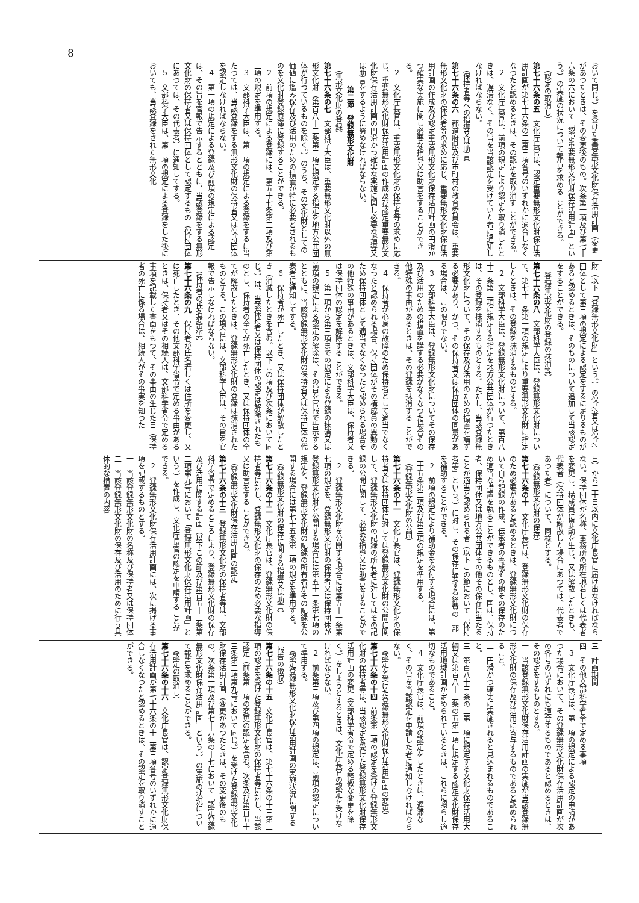8
おいて同じ。）を受けた重要無形文化財保存活用計画（変更があつたときは、その変更後のもの。次条第一項及び第七十六条の六において「認定重要無形文化財保存活用計画」という。）の実施の状況について報告を求めることができる。
（認定の取消し）
第七十六条の五　文化庁長官は、認定重要無形文化財保存活用計画が第七十六条の二第三項各号のいずれかに適合しなくなつたと認めるときは、その認定を取り消すことができる。
２　文化庁長官は、前項の規定により認定を取り消したときは、遅滞なく、その旨を当該認定を受けていた者に通知しなければならない。
（保持者等への指導又は助言）
第七十六条の六　都道府県及び市町村の教育委員会は、重要無形文化財の保持者等の求めに応じ、重要無形文化財保存活用計画の作成及び認定重要無形文化財保存活用計画の円滑かつ確実な実施に関し必要な指導又は助言をすることができる。
２　文化庁長官は、重要無形文化財の保持者等の求めに応じ、重要無形文化財保存活用計画の作成及び認定重要無形文化財保存活用計画の円滑かつ確実な実施に関し必要な指導又は助言をするように努めなければならない。
第二節　登録無形文化財
（無形文化財の登録）
第七十六条の七　文部科学大臣は、重要無形文化財以外の無形文化財（第百八十二条第二項に規定する指定を地方公共団体が行つているものを除く。）のうち、その文化財としての価値に鑑み保存及び活用のための措置が特に必要とされるものを文化財登録原簿に登録することができる。
２　前項の規定による登録には、第五十七条第二項及び第三項の規定を準用する。
３　文部科学大臣は、第一項の規定による登録をするに当たつては、当該登録をする無形文化財の保持者又は保持団体を認定しなければならない。
４　第一項の規定による登録及び前項の規定による認定は、その旨を官報で告示するとともに、当該登録をする無形文化財の保持者又は保持団体として認定するもの（保持団体にあつては、その代表者）に通知してする。
５　文部科学大臣は、第一項の規定による登録をした後においても、当該登録をされた無形文化
財（以下「登録無形文化財」という。）の保持者又は保持団体として第三項の規定による認定をするに足りるものがあると認めるときは、そのものについて追加して当該認定をすることができる。
（登録無形文化財の登録の抹消等）
第七十六条の八　文部科学大臣は、登録無形文化財について、第七十一条第一項の規定により重要無形文化財に指定したときは、その登録を抹消するものとする。
２　文部科学大臣は、登録無形文化財について、第百八十二条第二項に規定する指定を地方公共団体が行つたときは、その登録を抹消するものとする。ただし、当該登録無形文化財について、その保存及び活用のための措置を講ずる必要があり、かつ、その保持者又は保持団体の同意がある場合は、この限りでない。
３　文部科学大臣は、登録無形文化財についてその保存及び活用のための措置を講ずる必要がなくなつた場合その他特殊の事由があるときは、その登録を抹消することができる。
４　保持者が心身の故障のため保持者として適当でなくなつたと認められる場合、保持団体がその構成員の異動のため保持団体として適当でなくなつたと認められる場合その他特殊の事由があるときは、文部科学大臣は、保持者又は保持団体の認定を解除することができる。
５　第一項から第三項までの規定による登録の抹消又は前項の規定による認定の解除は、その旨を官報で告示するとともに、当該登録無形文化財の保持者又は保持団体の代表者に通知してする。
６　保持者が死亡したとき、又は保持団体が解散したとき（消滅したときを含む。以下この項及び次条において同じ。）は、当該保持者又は保持団体の認定は解除されたものとし、保持者の全てが死亡したとき、又は保持団体の全てが解散したときは、登録無形文化財の登録は抹消されたものとする。この場合には、文部科学大臣は、その旨を官報で告示しなければならない。
（保持者の氏名変更等）
第七十六条の九　保持者が氏名若しくは住所を変更し、又は死亡したとき、その他文部科学省令で定める事由があるときは、保持者又はその相続人は、文部科学省令で定める事項を記載した書面をもつて、その事由の生じた日（保持者の死亡に係る場合は、相続人がその事実を知つた
日）から二十日以内に文化庁長官に届け出なければならない。保持団体が名称、事務所の所在地若しくは代表者を変更し、構成員に異動を生じ、又は解散したときも、代表者（保持団体が解散した場合にあつては、代表者であつた者）について、同様とする。
（登録無形文化財の保存）
第七十六条の十　文化庁長官は、登録無形文化財の保存のため必要があると認めるときは、登録無形文化財について自ら記録の作成、伝承者の養成その他その保存のため適当な措置を執ることができるものとし、国は、保持者、保持団体又は地方公共団体その他その保存に当たることが適当と認められる者（以下この節において「保持者等」という。）に対し、その保存に要する経費の一部を補助することができる。
２　前項の規定により補助金を交付する場合には、第三十五条第二項及び第三項の規定を準用する。
（登録無形文化財の公開）
第七十六条の十一　文化庁長官は、登録無形文化財の保持者又は保持団体に対しては登録無形文化財の公開に関して、登録無形文化財の記録の所有者に対してはその記録の公開に関して、必要な指導又は助言をすることができる。
２　登録無形文化財を公開する場合には第五十一条第七項の規定を、登録無形文化財の保持者又は保持団体が登録無形文化財を公開する場合には第五十一条第七項の規定を、登録無形文化財の記録の所有者がその記録を公開する場合には第七十五条第三項の規定を準用する。
（登録無形文化財の保存に関する指導又は助言）
第七十六条の十二　文化庁長官は、登録無形文化財の保持者等に対し、登録無形文化財の保存のため必要な指導又は助言をすることができる。
（登録無形文化財保存活用計画の認定）
第七十六条の十三　登録無形文化財の保持者等は、文部科学省令で定めるところにより、登録無形文化財の保存及び活用に関する計画（以下この節及び第百五十三条第二項第九号において「登録無形文化財保存活用計画」という。）を作成し、文化庁長官の認定を申請することができる。
２　登録無形文化財保存活用計画には、次に掲げる事項を記載するものとする。
一　当該登録無形文化財の名称及び保持者又は保持団体
二　当該登録無形文化財の保存及び活用のために行う具体的な措置の内容
三　計画期間
四　その他文部科学省令で定める事項
３　文化庁長官は、第一項の規定による認定の申請があつた場合において、その登録無形文化財保存活用計画が次の各号のいずれにも適合するものであると認めるときは、その認定をするものとする。
一　当該登録無形文化財保存活用計画の実施が当該登録無形文化財の保存及び活用に寄与するものであると認められること。
二　円滑かつ確実に実施されると見込まれるものであること。
三　第百八十三条の二第一項に規定する文化財保存活用大綱又は第百八十三条の五第一項に規定する認定文化財保存活用地域計画が定められているときは、これらに照らし適切なものであること。
４　文化庁長官は、前項の認定をしたときは、遅滞なく、その旨を当該認定を申請した者に通知しなければならない。
（認定を受けた登録無形文化財保存活用計画の変更）
第七十六条の十四　前条第三項の認定を受けた登録無形文化財の保持者等は、当該認定を受けた登録無形文化財保存活用計画の変更（文部科学省令で定める軽微な変更を除く。）をしようとするときは、文化庁長官の認定を受けなければならない。
２　前条第三項及び第四項の規定は、前項の認定について準用する。
（認定登録無形文化財保存活用計画の実施状況に関する報告の徴収）
第七十六条の十五　文化庁長官は、第七十六条の十三第三項の認定を受けた登録無形文化財の保持者等に対し、当該認定（前条第一項の変更の認定を含む。次条及び第百五十三条第二項第九号において同じ。）を受けた登録無形文化財保存活用計画（変更があつたときは、その変更後のもの。次条第一項及び第七十六条の十七において「認定登録無形文化財保存活用計画」という。）の実施の状況について報告を求めることができる。
（認定の取消し）
第七十六条の十六　文化庁長官は、認定登録無形文化財保存活用計画が第七十六条の十三第三項各号のいずれかに適合しなくなつたと認めるときは、その認定を取り消すことができる。